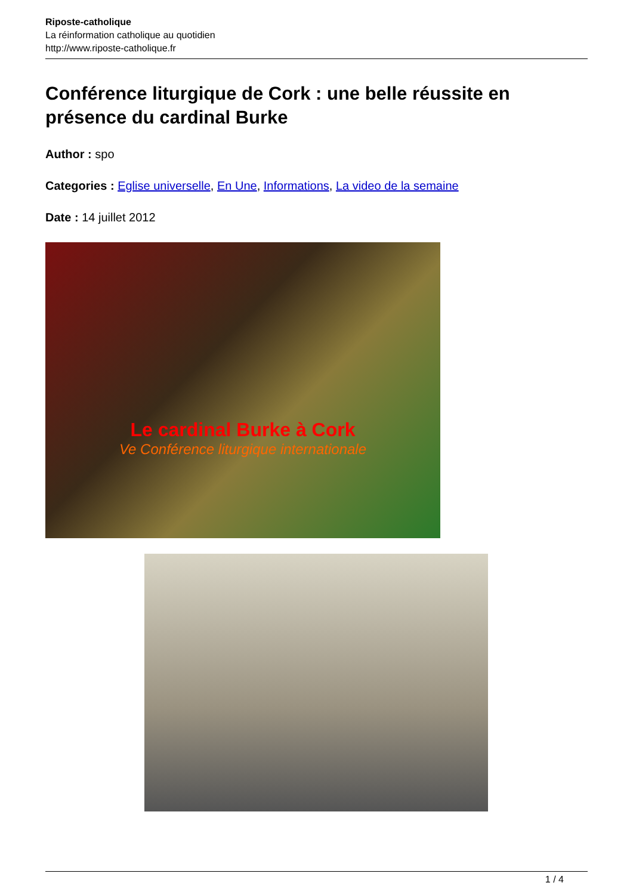Riposte-catholique
La réinformation catholique au quotidien
http://www.riposte-catholique.fr
Conférence liturgique de Cork : une belle réussite en présence du cardinal Burke
Author : spo
Categories : Eglise universelle, En Une, Informations, La video de la semaine
Date : 14 juillet 2012
Le cardinal Burke à Cork
Ve Conférence liturgique internationale
1 / 4